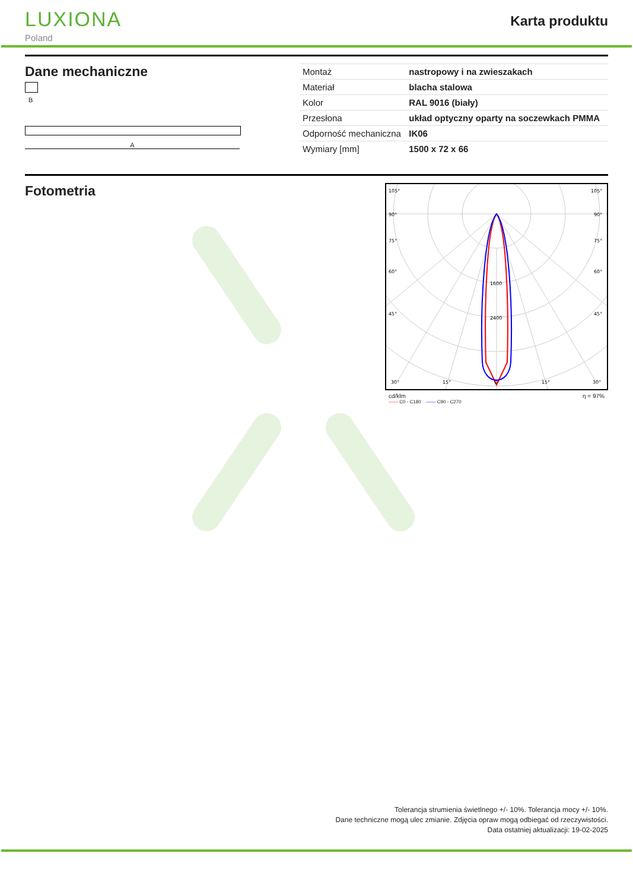LUXIONA
Poland
Karta produktu
Dane mechaniczne
B
A
| Montaż | nastropowy i na zwieszakach |
| Materiał | blacha stalowa |
| Kolor | RAL 9016 (biały) |
| Przesłona | układ optyczny oparty na soczewkach PMMA |
| Odporność mechaniczna | IK06 |
| Wymiary [mm] | 1500 x 72 x 66 |
Fotometria
105°
105°
90°
90°
75°
75°
60°
60°
45°
45°
1600
2400
30°
15°
0°
15°
30°
cd/klm η = 97%
—— C0 - C180 —— C90 - C270
Tolerancja strumienia świetlnego +/- 10%. Tolerancja mocy +/- 10%.
Dane techniczne mogą ulec zmianie. Zdjęcia opraw mogą odbiegać od rzeczywistości.
Data ostatniej aktualizacji: 19-02-2025